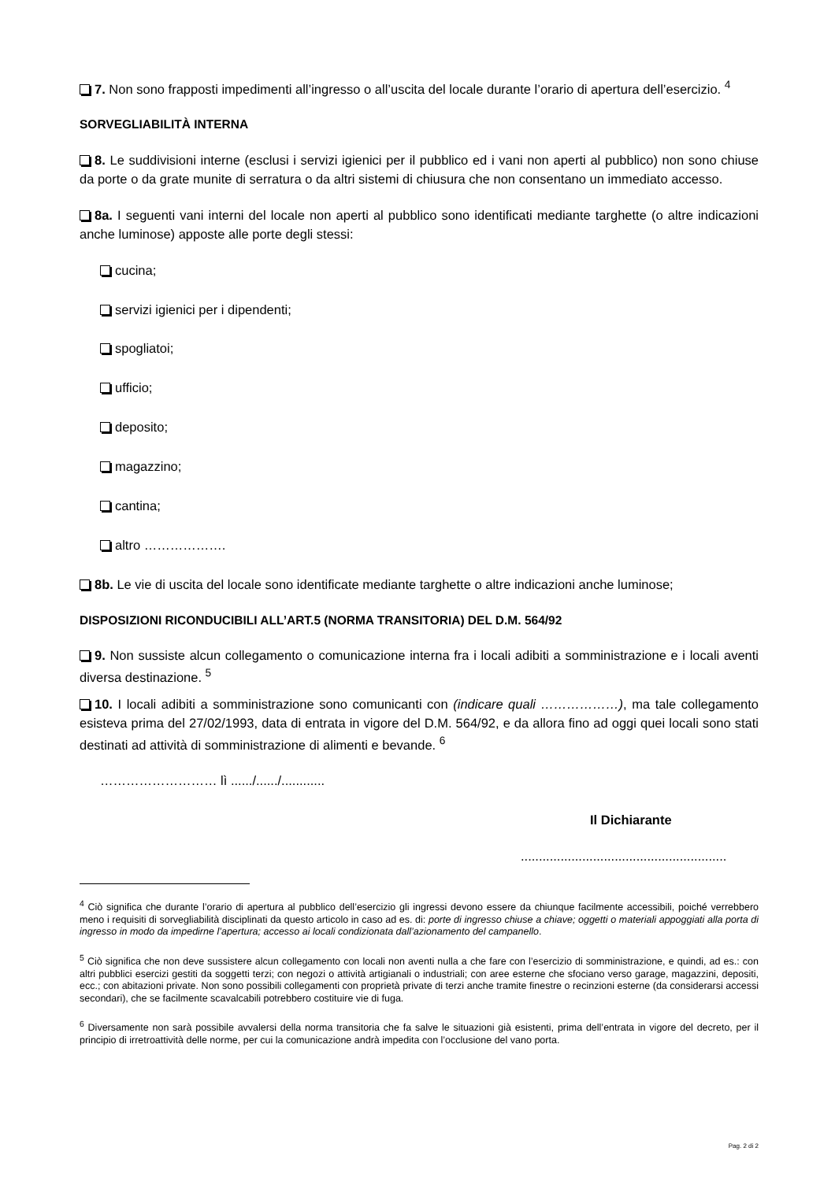7. Non sono frapposti impedimenti all’ingresso o all’uscita del locale durante l’orario di apertura dell’esercizio. <sup>4</sup>
SORVEGLIABILITÀ INTERNA
8. Le suddivisioni interne (esclusi i servizi igienici per il pubblico ed i vani non aperti al pubblico) non sono chiuse da porte o da grate munite di serratura o da altri sistemi di chiusura che non consentano un immediato accesso.
8a. I seguenti vani interni del locale non aperti al pubblico sono identificati mediante targhette (o altre indicazioni anche luminose) apposte alle porte degli stessi:
cucina;
servizi igienici per i dipendenti;
spogliatoi;
ufficio;
deposito;
magazzino;
cantina;
altro ……………….
8b. Le vie di uscita del locale sono identificate mediante targhette o altre indicazioni anche luminose;
DISPOSIZIONI RICONDUCIBILI ALL’ART.5 (NORMA TRANSITORIA) DEL D.M. 564/92
9. Non sussiste alcun collegamento o comunicazione interna fra i locali adibiti a somministrazione e i locali aventi diversa destinazione. <sup>5</sup>
10. I locali adibiti a somministrazione sono comunicanti con (indicare quali ………………), ma tale collegamento esisteva prima del 27/02/1993, data di entrata in vigore del D.M. 564/92, e da allora fino ad oggi quei locali sono stati destinati ad attività di somministrazione di alimenti e bevande. <sup>6</sup>
……………………… lì ....../....../............
Il Dichiarante
.........................................................
<sup>4</sup> Ciò significa che durante l’orario di apertura al pubblico dell’esercizio gli ingressi devono essere da chiunque facilmente accessibili, poiché verrebbero meno i requisiti di sorvegliabilità disciplinati da questo articolo in caso ad es. di: porte di ingresso chiuse a chiave; oggetti o materiali appoggiati alla porta di ingresso in modo da impedirne l’apertura; accesso ai locali condizionata dall’azionamento del campanello.
<sup>5</sup> Ciò significa che non deve sussistere alcun collegamento con locali non aventi nulla a che fare con l’esercizio di somministrazione, e quindi, ad es.: con altri pubblici esercizi gestiti da soggetti terzi; con negozi o attività artigianali o industriali; con aree esterne che sfociano verso garage, magazzini, depositi, ecc.; con abitazioni private. Non sono possibili collegamenti con proprietà private di terzi anche tramite finestre o recinzioni esterne (da considerarsi accessi secondari), che se facilmente scavalcabili potrebbero costituire vie di fuga.
<sup>6</sup> Diversamente non sarà possibile avvalersi della norma transitoria che fa salve le situazioni già esistenti, prima dell’entrata in vigore del decreto, per il principio di irretroattività delle norme, per cui la comunicazione andrà impedita con l’occlusione del vano porta.
Pag. 2 di 2